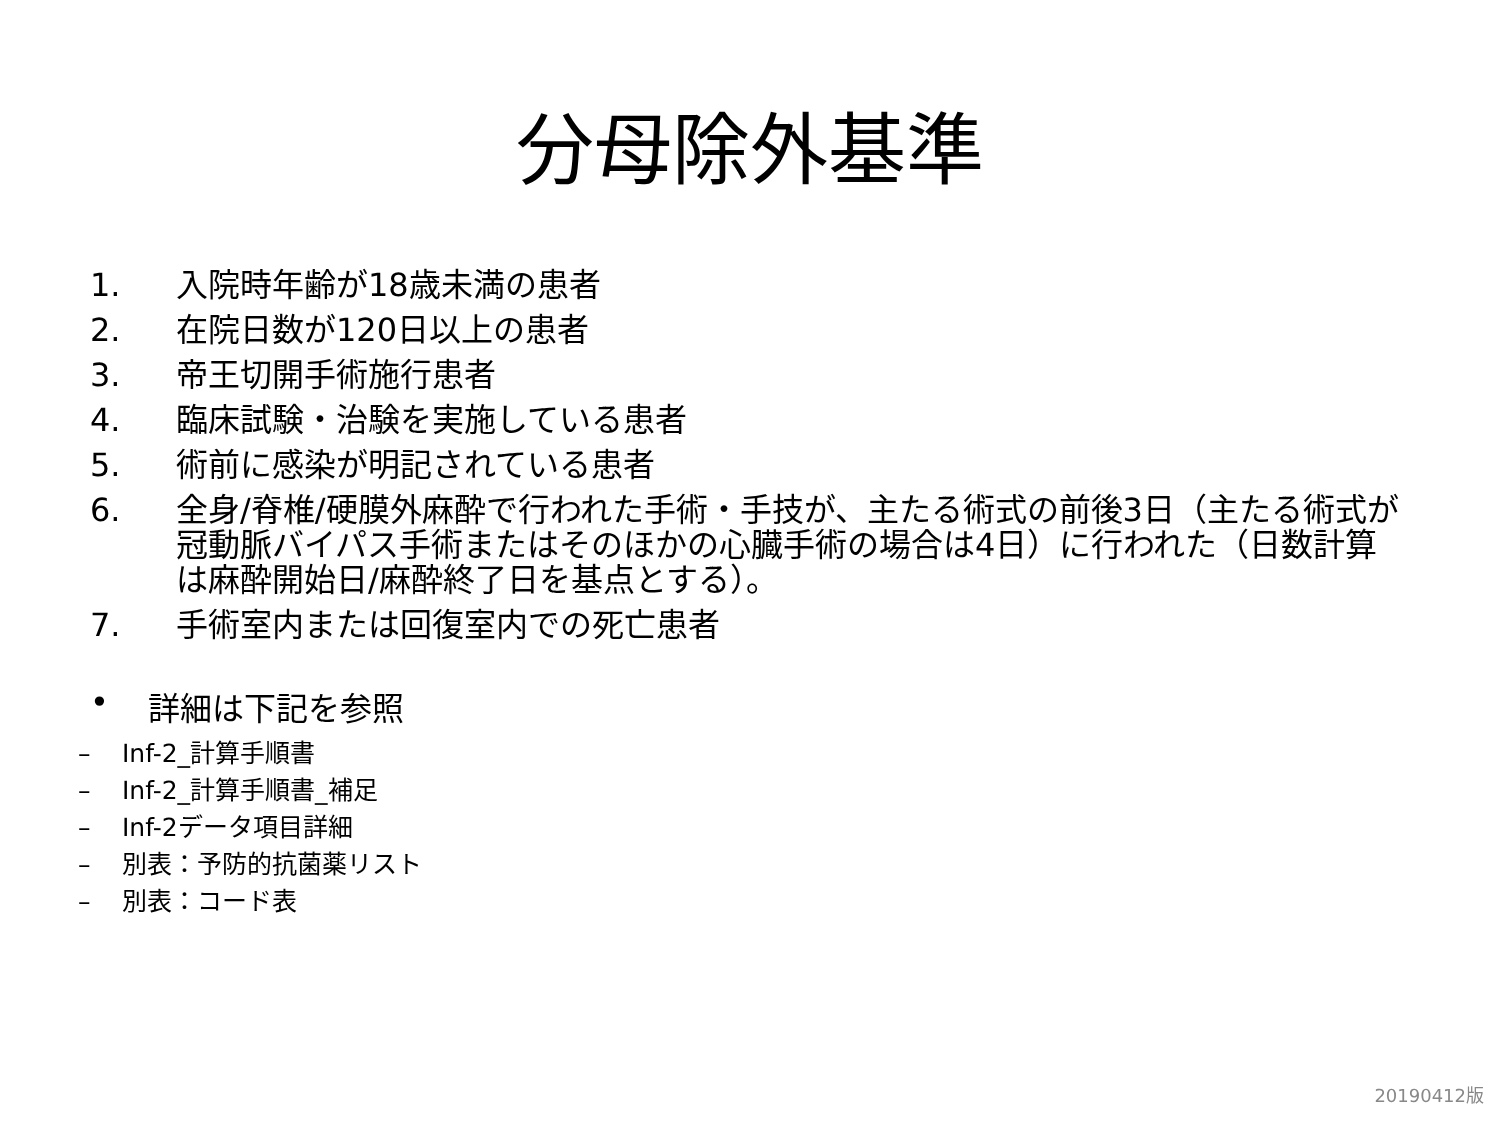分母除外基準
1. 入院時年齢が18歳未満の患者
2. 在院日数が120日以上の患者
3. 帝王切開手術施行患者
4. 臨床試験・治験を実施している患者
5. 術前に感染が明記されている患者
6. 全身/脊椎/硬膜外麻酔で行われた手術・手技が、主たる術式の前後3日（主たる術式が冠動脈バイパス手術またはそのほかの心臓手術の場合は4日）に行われた（日数計算は麻酔開始日/麻酔終了日を基点とする）。
7. 手術室内または回復室内での死亡患者
• 詳細は下記を参照
– Inf-2_計算手順書
– Inf-2_計算手順書_補足
– Inf-2データ項目詳細
– 別表：予防的抗菌薬リスト
– 別表：コード表
20190412版